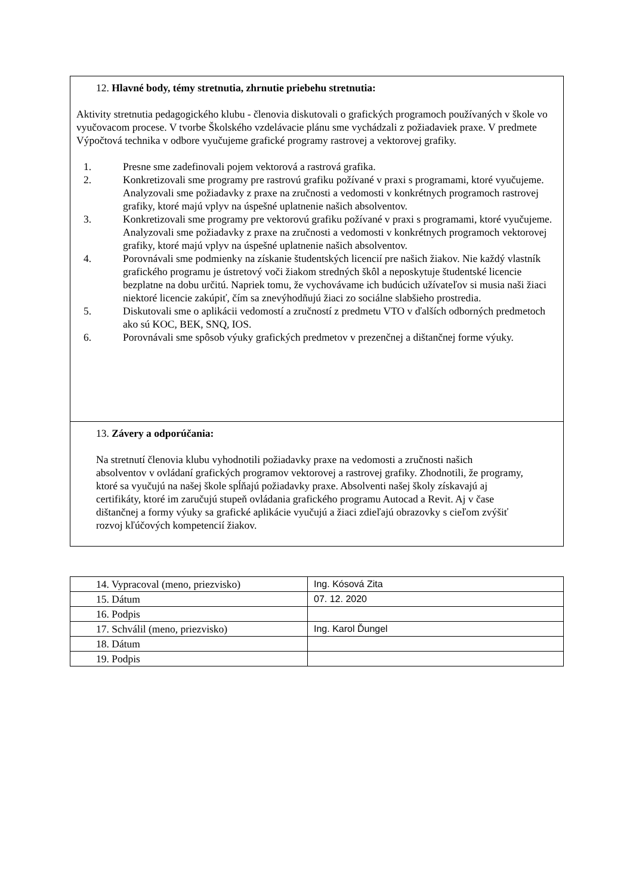12. Hlavné body, témy stretnutia, zhrnutie priebehu stretnutia:
Aktivity stretnutia pedagogického klubu - členovia diskutovali o grafických programoch používaných v škole vo vyučovacom procese. V tvorbe Školského vzdelávacie plánu sme vychádzali z požiadaviek praxe. V predmete Výpočtová technika v odbore vyučujeme grafické programy rastrovej a vektorovej grafiky.
1. Presne sme zadefinovali pojem vektorová a rastrová grafika.
2. Konkretizovali sme programy pre rastrovú grafiku požívané v praxi s programami, ktoré vyučujeme. Analyzovali sme požiadavky z praxe na zručnosti a vedomosti v konkrétnych programoch rastrovej grafiky, ktoré majú vplyv na úspešné uplatnenie našich absolventov.
3. Konkretizovali sme programy pre vektorovú grafiku požívané v praxi s programami, ktoré vyučujeme. Analyzovali sme požiadavky z praxe na zručnosti a vedomosti v konkrétnych programoch vektorovej grafiky, ktoré majú vplyv na úspešné uplatnenie našich absolventov.
4. Porovnávali sme podmienky na získanie študentských licencií pre našich žiakov. Nie každý vlastník grafického programu je ústretový voči žiakom stredných škôl a neposkytuje študentské licencie bezplatne na dobu určitú. Napriek tomu, že vychovávame ich budúcich užívateľov si musia naši žiaci niektoré licencie zakúpiť, čím sa znevýhodňujú žiaci zo sociálne slabšieho prostredia.
5. Diskutovali sme o aplikácii vedomostí a zručností z predmetu VTO v ďalších odborných predmetoch ako sú KOC, BEK, SNQ, IOS.
6. Porovnávali sme spôsob výuky grafických predmetov v prezenčnej a dištančnej forme výuky.
13. Závery a odporúčania:
Na stretnutí členovia klubu vyhodnotili požiadavky praxe na vedomosti a zručnosti našich absolventov v ovládaní grafických programov vektorovej a rastrovej grafiky. Zhodnotili, že programy, ktoré sa vyučujú na našej škole spĺňajú požiadavky praxe. Absolventi našej školy získavajú aj certifikáty, ktoré im zaručujú stupeň ovládania grafického programu Autocad a Revit. Aj v čase dištančnej a formy výuky sa grafické aplikácie vyučujú a žiaci zdieľajú obrazovky s cieľom zvýšiť rozvoj kľúčových kompetencií žiakov.
| 14. Vypracoval (meno, priezvisko) | Ing. Kósová Zita |
| 15. Dátum | 07. 12. 2020 |
| 16. Podpis | |
| 17. Schválil (meno, priezvisko) | Ing. Karol Ďungel |
| 18. Dátum | |
| 19. Podpis | |